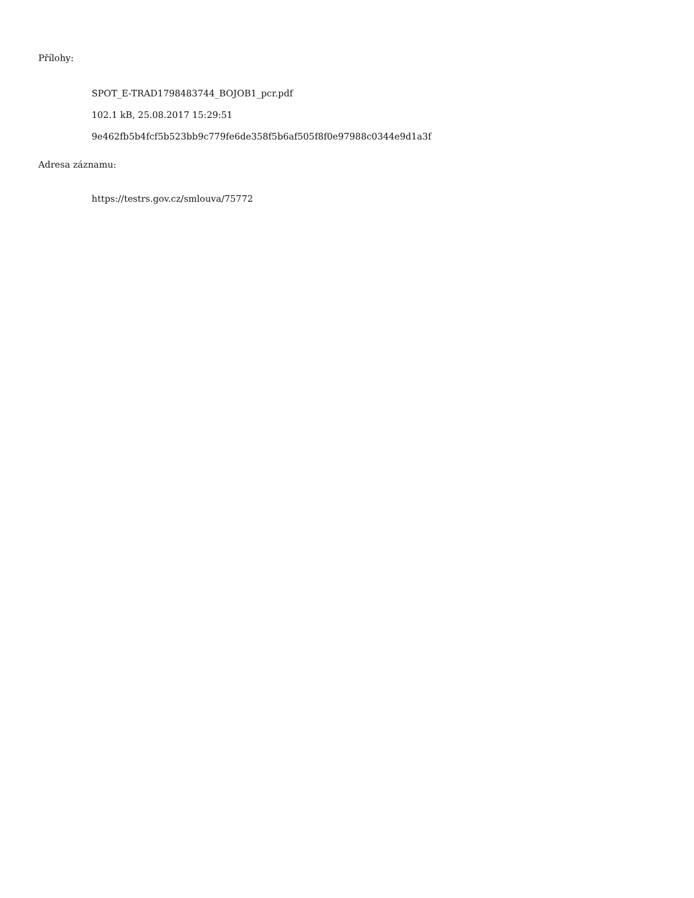Přílohy:
SPOT_E-TRAD1798483744_BOJOB1_pcr.pdf
102.1 kB, 25.08.2017 15:29:51
9e462fb5b4fcf5b523bb9c779fe6de358f5b6af505f8f0e97988c0344e9d1a3f
Adresa záznamu:
https://testrs.gov.cz/smlouva/75772